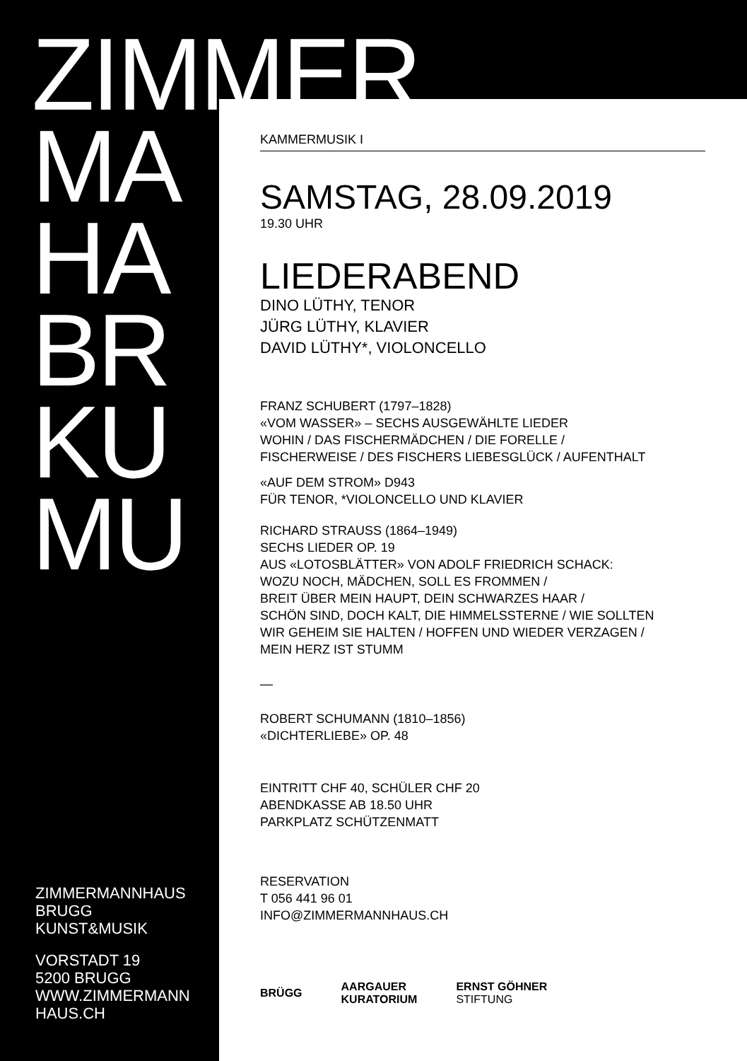ZIMMER
MA
HA
BR
KU
MU
KAMMERMUSIK I
SAMSTAG, 28.09.2019
19.30 UHR
LIEDERABEND
DINO LÜTHY, TENOR
JÜRG LÜTHY, KLAVIER
DAVID LÜTHY*, VIOLONCELLO
FRANZ SCHUBERT (1797–1828)
«VOM WASSER» – SECHS AUSGEWÄHLTE LIEDER
WOHIN / DAS FISCHERMÄDCHEN / DIE FORELLE /
FISCHERWEISE / DES FISCHERS LIEBESGLÜCK / AUFENTHALT
«AUF DEM STROM» D943
FÜR TENOR, *VIOLONCELLO UND KLAVIER
RICHARD STRAUSS (1864–1949)
SECHS LIEDER OP. 19
AUS «LOTOSBLÄTTER» VON ADOLF FRIEDRICH SCHACK:
WOZU NOCH, MÄDCHEN, SOLL ES FROMMEN /
BREIT ÜBER MEIN HAUPT, DEIN SCHWARZES HAAR /
SCHÖN SIND, DOCH KALT, DIE HIMMELSSTERNE / WIE SOLLTEN
WIR GEHEIM SIE HALTEN / HOFFEN UND WIEDER VERZAGEN /
MEIN HERZ IST STUMM
—
ROBERT SCHUMANN (1810–1856)
«DICHTERLIEBE» OP. 48
EINTRITT CHF 40, SCHÜLER CHF 20
ABENDKASSE AB 18.50 UHR
PARKPLATZ SCHÜTZENMATT
RESERVATION
T 056 441 96 01
INFO@ZIMMERMANNHAUS.CH
BRÜGG AARGAUER
KURATORIUM ERNST GÖHNER
STIFTUNG
ZIMMERMANNHAUS
BRUGG
KUNST&MUSIK
VORSTADT 19
5200 BRUGG
WWW.ZIMMERMANN
HAUS.CH